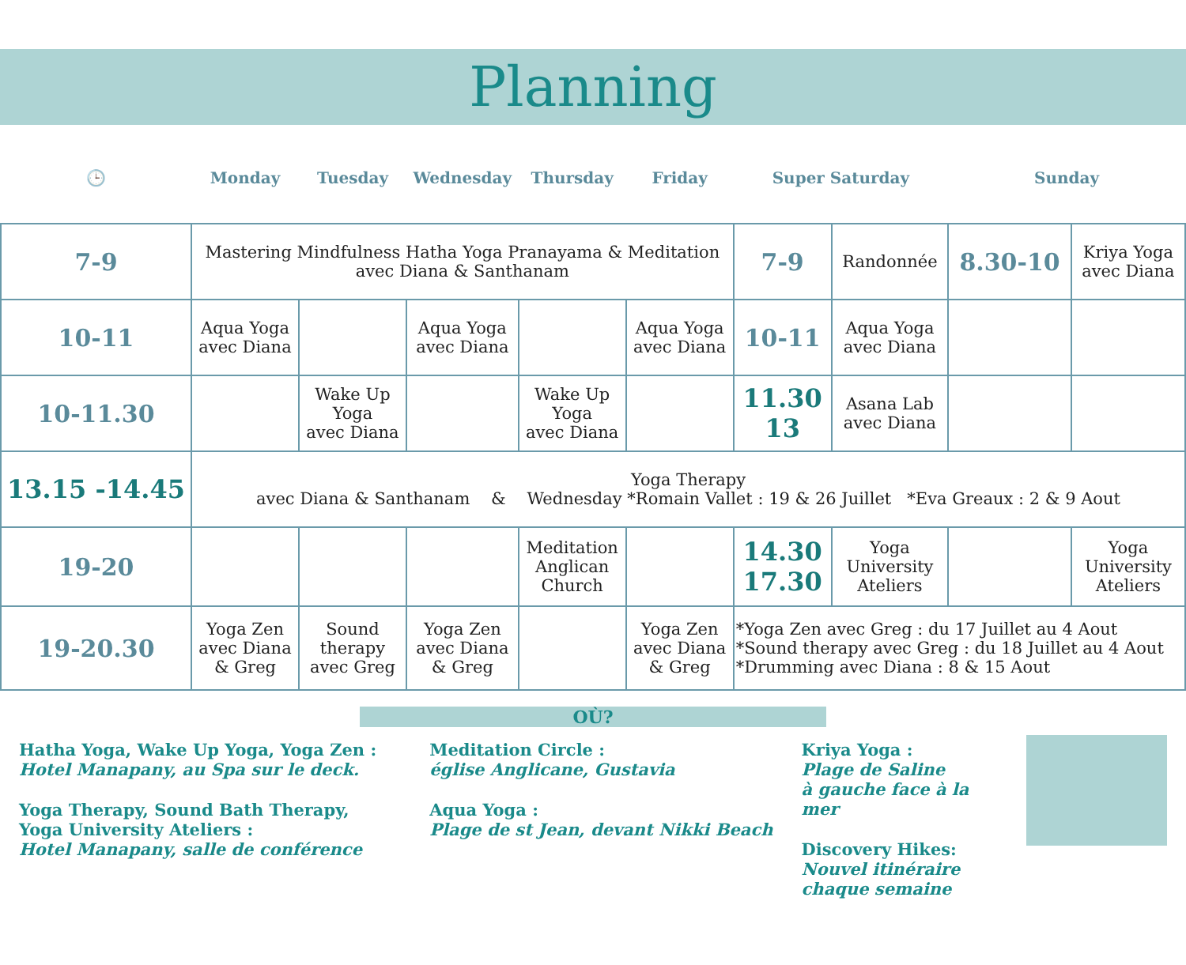Planning
| 🕒 | Monday | Tuesday | Wednesday | Thursday | Friday | Super Saturday | | Sunday | |
| --- | --- | --- | --- | --- | --- | --- | --- | --- | --- |
| 7-9 | Mastering Mindfulness Hatha Yoga Pranayama & Meditation avec Diana & Santhanam | | | | | 7-9 | Randonnée | 8.30-10 | Kriya Yoga avec Diana |
| 10-11 | Aqua Yoga avec Diana | | Aqua Yoga avec Diana | | Aqua Yoga avec Diana | 10-11 | Aqua Yoga avec Diana | | |
| 10-11.30 | | Wake Up Yoga avec Diana | | Wake Up Yoga avec Diana | | 11.30 13 | Asana Lab avec Diana | | |
| 13.15 -14.45 | Yoga Therapy avec Diana & Santhanam & Wednesday *Romain Vallet : 19 & 26 Juillet *Eva Greaux : 2 & 9 Aout | | | | | | | | |
| 19-20 | | | | Meditation Anglican Church | | 14.30 17.30 | Yoga University Ateliers | | Yoga University Ateliers |
| 19-20.30 | Yoga Zen avec Diana & Greg | Sound therapy avec Greg | Yoga Zen avec Diana & Greg | | Yoga Zen avec Diana & Greg | *Yoga Zen avec Greg : du 17 Juillet au 4 Aout *Sound therapy avec Greg : du 18 Juillet au 4 Aout *Drumming avec Diana : 8 & 15 Aout | | | |
OÙ?
Hatha Yoga, Wake Up Yoga, Yoga Zen :
Hotel Manapany, au Spa sur le deck.
Yoga Therapy, Sound Bath Therapy,
Yoga University Ateliers :
Hotel Manapany, salle de conférence
Meditation Circle :
église Anglicane, Gustavia
Aqua Yoga :
Plage de st Jean, devant Nikki Beach
Kriya Yoga :
Plage de Saline
à gauche face à la mer
Discovery Hikes:
Nouvel itinéraire
chaque semaine